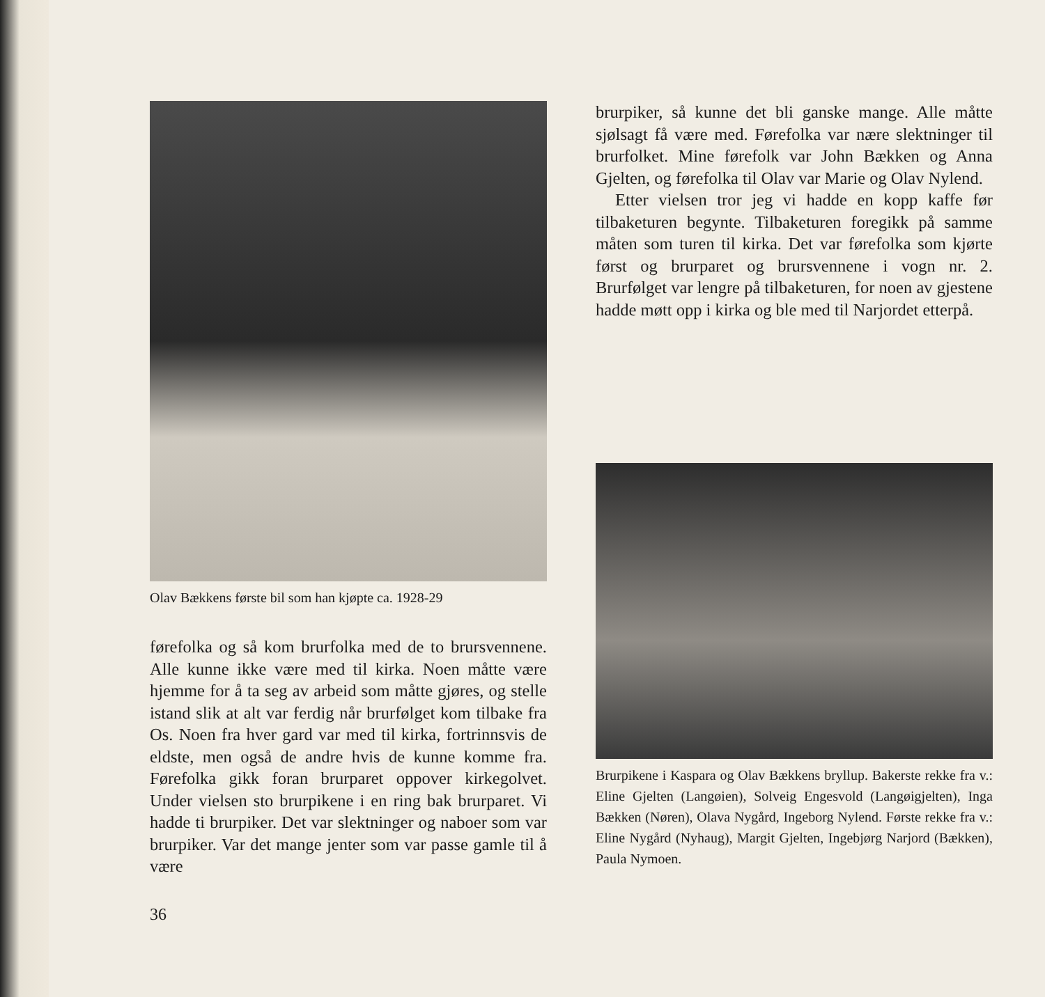Olav Bækkens første bil som han kjøpte ca. 1928-29
førefolka og så kom brurfolka med de to brursvennene. Alle kunne ikke være med til kirka. Noen måtte være hjemme for å ta seg av arbeid som måtte gjøres, og stelle istand slik at alt var ferdig når brurfølget kom tilbake fra Os. Noen fra hver gard var med til kirka, fortrinnsvis de eldste, men også de andre hvis de kunne komme fra. Førefolka gikk foran brurparet oppover kirkegolvet. Under vielsen sto brurpikene i en ring bak brurparet. Vi hadde ti brurpiker. Det var slektninger og naboer som var brurpiker. Var det mange jenter som var passe gamle til å være
36
brurpiker, så kunne det bli ganske mange. Alle måtte sjølsagt få være med. Førefolka var nære slektninger til brurfolket. Mine førefolk var John Bækken og Anna Gjelten, og førefolka til Olav var Marie og Olav Nylend.
Etter vielsen tror jeg vi hadde en kopp kaffe før tilbaketuren begynte. Tilbaketuren foregikk på samme måten som turen til kirka. Det var førefolka som kjørte først og brurparet og brursvennene i vogn nr. 2. Brurfølget var lengre på tilbaketuren, for noen av gjestene hadde møtt opp i kirka og ble med til Narjordet etterpå.
Brurpikene i Kaspara og Olav Bækkens bryllup. Bakerste rekke fra v.: Eline Gjelten (Langøien), Solveig Engesvold (Langøigjelten), Inga Bækken (Nøren), Olava Nygård, Ingeborg Nylend. Første rekke fra v.: Eline Nygård (Nyhaug), Margit Gjelten, Ingebjørg Narjord (Bækken), Paula Nymoen.